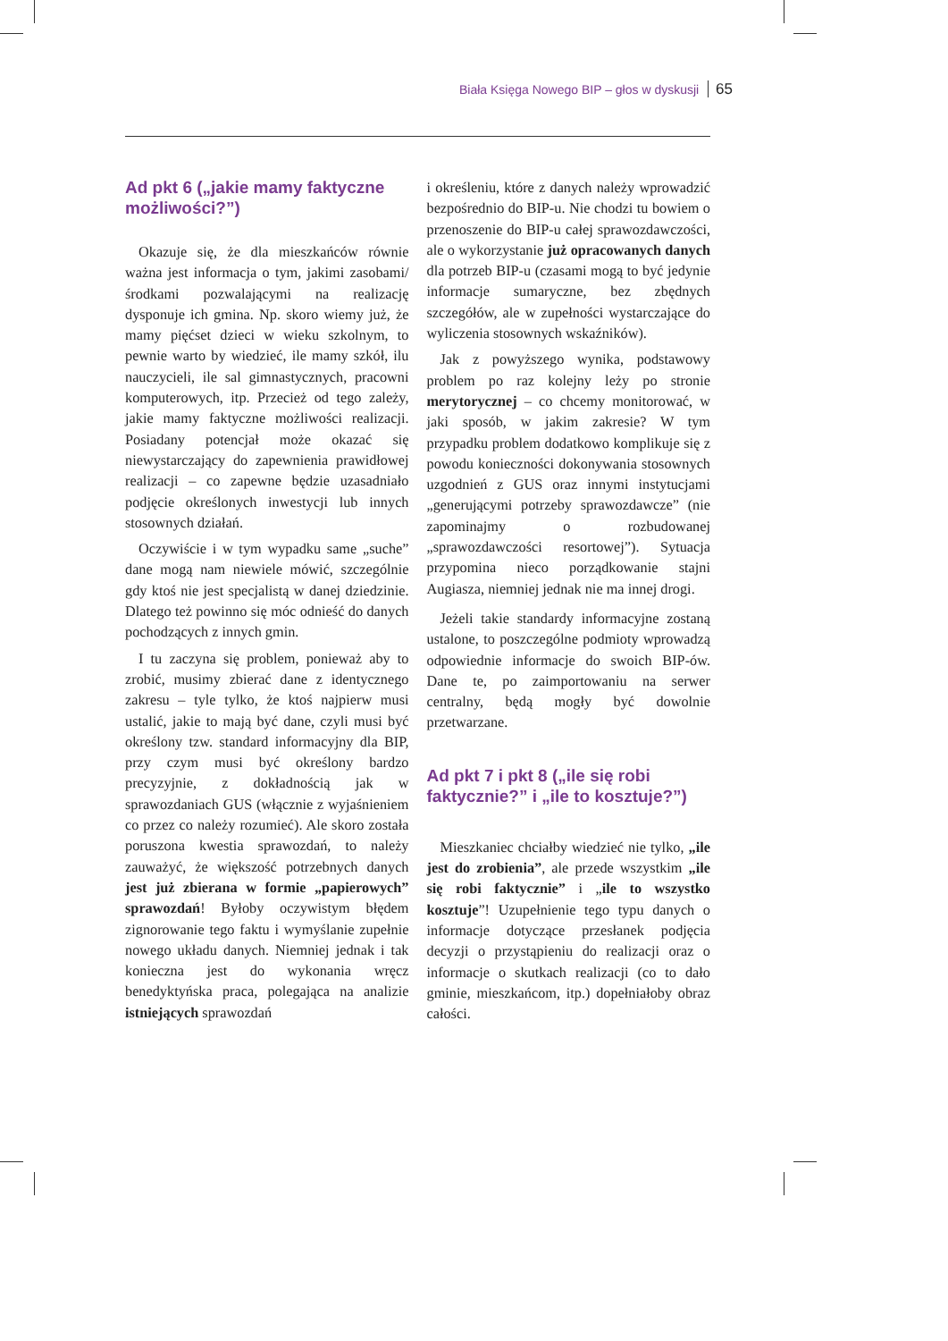Biała Księga Nowego BIP – głos w dyskusji 65
Ad pkt 6 („jakie mamy faktyczne możliwości?”)
Okazuje się, że dla mieszkańców równie ważna jest informacja o tym, jakimi zasobami/środkami pozwalającymi na realizację dysponuje ich gmina. Np. skoro wiemy już, że mamy pięćset dzieci w wieku szkolnym, to pewnie warto by wiedzieć, ile mamy szkół, ilu nauczycieli, ile sal gimnastycznych, pracowni komputerowych, itp. Przecież od tego zależy, jakie mamy faktyczne możliwości realizacji. Posiadany potencjał może okazać się niewystarczający do zapewnienia prawidłowej realizacji – co zapewne będzie uzasadniało podjęcie określonych inwestycji lub innych stosownych działań.
Oczywiście i w tym wypadku same „suche” dane mogą nam niewiele mówić, szczególnie gdy ktoś nie jest specjalistą w danej dziedzinie. Dlatego też powinno się móc odnieść do danych pochodzących z innych gmin.
I tu zaczyna się problem, ponieważ aby to zrobić, musimy zbierać dane z identycznego zakresu – tyle tylko, że ktoś najpierw musi ustalić, jakie to mają być dane, czyli musi być określony tzw. standard informacyjny dla BIP, przy czym musi być określony bardzo precyzyjnie, z dokładnością jak w sprawozdaniach GUS (włącznie z wyjaśnieniem co przez co należy rozumieć). Ale skoro została poruszona kwestia sprawozdań, to należy zauważyć, że większość potrzebnych danych jest już zbierana w formie „papierowych” sprawozdań! Byłoby oczywistym błędem zignorowanie tego faktu i wymyślanie zupełnie nowego układu danych. Niemniej jednak i tak konieczna jest do wykonania wręcz benedyktyńska praca, polegająca na analizie istniejących sprawozdań
i określeniu, które z danych należy wprowadzić bezpośrednio do BIP-u. Nie chodzi tu bowiem o przenoszenie do BIP-u całej sprawozdawczości, ale o wykorzystanie już opracowanych danych dla potrzeb BIP-u (czasami mogą to być jedynie informacje sumaryczne, bez zbędnych szczegółów, ale w zupełności wystarczające do wyliczenia stosownych wskaźników).
Jak z powyższego wynika, podstawowy problem po raz kolejny leży po stronie merytorycznej – co chcemy monitorować, w jaki sposób, w jakim zakresie? W tym przypadku problem dodatkowo komplikuje się z powodu konieczności dokonywania stosownych uzgodnień z GUS oraz innymi instytucjami „generującymi potrzeby sprawozdawcze” (nie zapominajmy o rozbudowanej „sprawozdawczości resortowej”). Sytuacja przypomina nieco porządkowanie stajni Augiasza, niemniej jednak nie ma innej drogi.
Jeżeli takie standardy informacyjne zostaną ustalone, to poszczególne podmioty wprowadzą odpowiednie informacje do swoich BIP-ów. Dane te, po zaimportowaniu na serwer centralny, będą mogły być dowolnie przetwarzane.
Ad pkt 7 i pkt 8 („ile się robi faktycznie?” i „ile to kosztuje?”)
Mieszkaniec chciałby wiedzieć nie tylko, „ile jest do zrobienia”, ale przede wszystkim „ile się robi faktycznie” i „ile to wszystko kosztuje”! Uzupełnienie tego typu danych o informacje dotyczące przesłanek podjęcia decyzji o przystąpieniu do realizacji oraz o informacje o skutkach realizacji (co to dało gminie, mieszkańcom, itp.) dopełniałoby obraz całości.